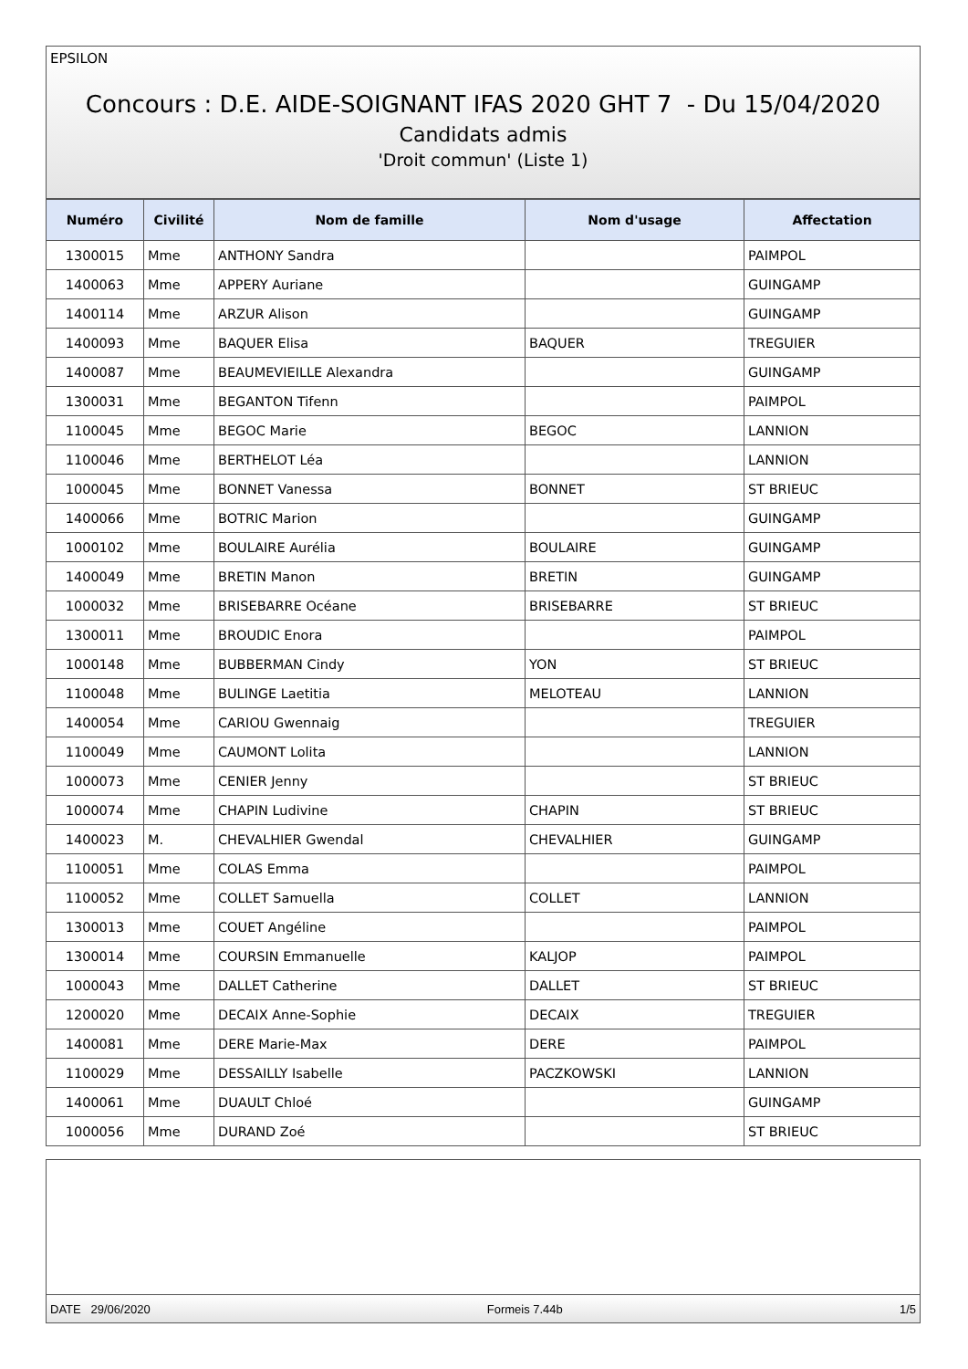EPSILON
Concours : D.E. AIDE-SOIGNANT IFAS 2020 GHT 7 - Du 15/04/2020
Candidats admis
'Droit commun' (Liste 1)
| Numéro | Civilité | Nom de famille | Nom d'usage | Affectation |
| --- | --- | --- | --- | --- |
| 1300015 | Mme | ANTHONY Sandra | | PAIMPOL |
| 1400063 | Mme | APPERY Auriane | | GUINGAMP |
| 1400114 | Mme | ARZUR Alison | | GUINGAMP |
| 1400093 | Mme | BAQUER Elisa | BAQUER | TREGUIER |
| 1400087 | Mme | BEAUMEVIEILLE Alexandra | | GUINGAMP |
| 1300031 | Mme | BEGANTON Tifenn | | PAIMPOL |
| 1100045 | Mme | BEGOC Marie | BEGOC | LANNION |
| 1100046 | Mme | BERTHELOT Léa | | LANNION |
| 1000045 | Mme | BONNET Vanessa | BONNET | ST BRIEUC |
| 1400066 | Mme | BOTRIC Marion | | GUINGAMP |
| 1000102 | Mme | BOULAIRE Aurélia | BOULAIRE | GUINGAMP |
| 1400049 | Mme | BRETIN Manon | BRETIN | GUINGAMP |
| 1000032 | Mme | BRISEBARRE Océane | BRISEBARRE | ST BRIEUC |
| 1300011 | Mme | BROUDIC Enora | | PAIMPOL |
| 1000148 | Mme | BUBBERMAN Cindy | YON | ST BRIEUC |
| 1100048 | Mme | BULINGE Laetitia | MELOTEAU | LANNION |
| 1400054 | Mme | CARIOU Gwennaig | | TREGUIER |
| 1100049 | Mme | CAUMONT Lolita | | LANNION |
| 1000073 | Mme | CENIER Jenny | | ST BRIEUC |
| 1000074 | Mme | CHAPIN Ludivine | CHAPIN | ST BRIEUC |
| 1400023 | M. | CHEVALHIER Gwendal | CHEVALHIER | GUINGAMP |
| 1100051 | Mme | COLAS Emma | | PAIMPOL |
| 1100052 | Mme | COLLET Samuella | COLLET | LANNION |
| 1300013 | Mme | COUET Angéline | | PAIMPOL |
| 1300014 | Mme | COURSIN Emmanuelle | KALJOP | PAIMPOL |
| 1000043 | Mme | DALLET Catherine | DALLET | ST BRIEUC |
| 1200020 | Mme | DECAIX Anne-Sophie | DECAIX | TREGUIER |
| 1400081 | Mme | DERE Marie-Max | DERE | PAIMPOL |
| 1100029 | Mme | DESSAILLY Isabelle | PACZKOWSKI | LANNION |
| 1400061 | Mme | DUAULT Chloé | | GUINGAMP |
| 1000056 | Mme | DURAND Zoé | | ST BRIEUC |
DATE 29/06/2020 Formeis 7.44b 1/5